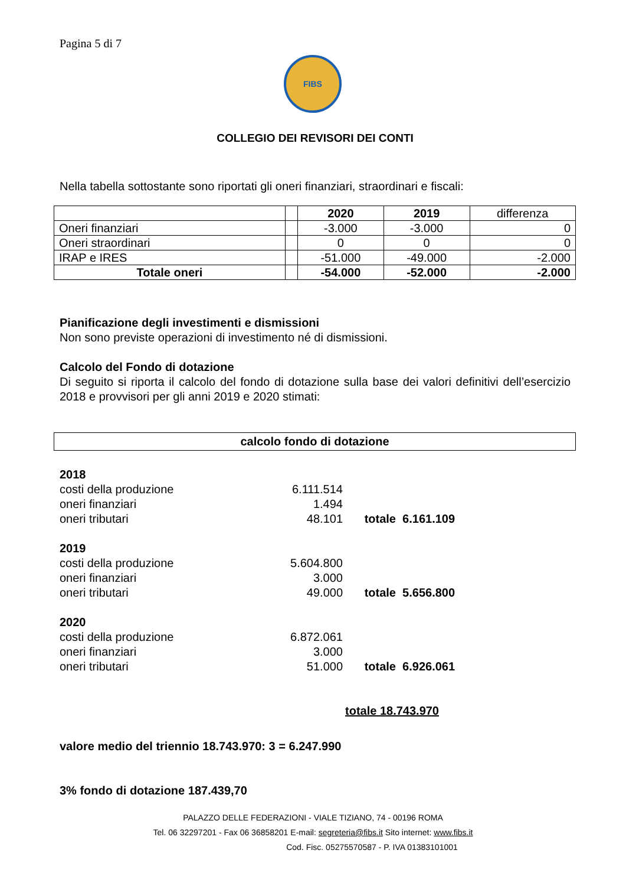Pagina 5 di 7
FIBS
COLLEGIO DEI REVISORI DEI CONTI
Nella tabella sottostante sono riportati gli oneri finanziari, straordinari e fiscali:
| | | 2020 | 2019 | differenza |
| Oneri finanziari | | -3.000 | -3.000 | 0 |
| Oneri straordinari | | 0 | 0 | 0 |
| IRAP e IRES | | -51.000 | -49.000 | -2.000 |
| Totale oneri | | -54.000 | -52.000 | -2.000 |
Pianificazione degli investimenti e dismissioni
Non sono previste operazioni di investimento né di dismissioni.
Calcolo del Fondo di dotazione
Di seguito si riporta il calcolo del fondo di dotazione sulla base dei valori definitivi dell’esercizio 2018 e provvisori per gli anni 2019 e 2020 stimati:
calcolo fondo di dotazione
| 2018 | | | |
| costi della produzione | 6.111.514 | | |
| oneri finanziari | 1.494 | | |
| oneri tributari | 48.101 | totale | 6.161.109 |
| 2019 | | | |
| costi della produzione | 5.604.800 | | |
| oneri finanziari | 3.000 | | |
| oneri tributari | 49.000 | totale | 5.656.800 |
| 2020 | | | |
| costi della produzione | 6.872.061 | | |
| oneri finanziari | 3.000 | | |
| oneri tributari | 51.000 | totale | 6.926.061 |
| | | totale 18.743.970 | |
valore medio del triennio 18.743.970: 3 = 6.247.990
3% fondo di dotazione 187.439,70
PALAZZO DELLE FEDERAZIONI - VIALE TIZIANO, 74 - 00196 ROMA
Tel. 06 32297201 - Fax 06 36858201 E-mail: segreteria@fibs.it Sito internet: www.fibs.it
Cod. Fisc. 05275570587 - P. IVA 01383101001